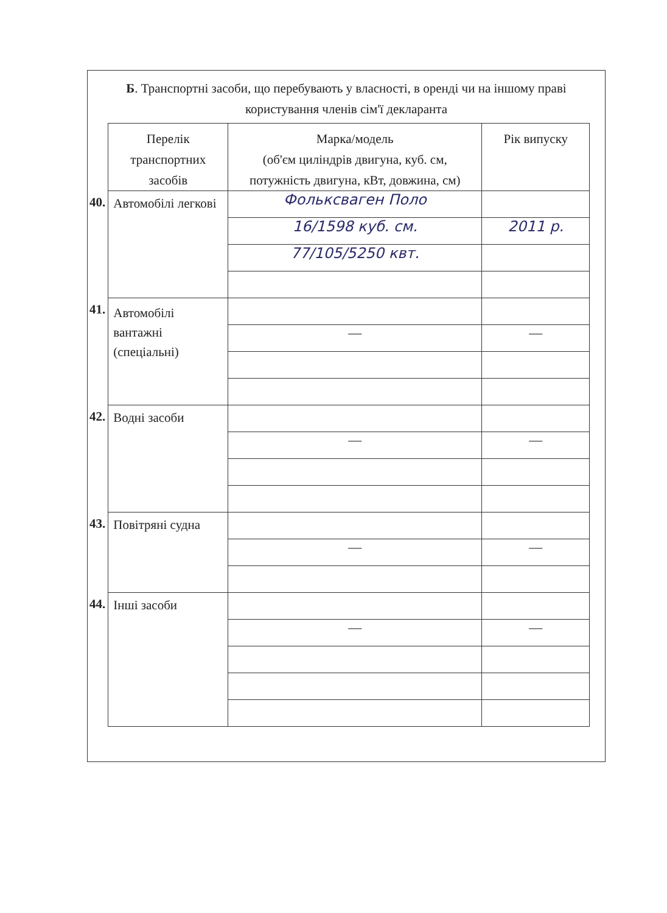Б. Транспортні засоби, що перебувають у власності, в оренді чи на іншому праві
користування членів сім'ї декларанта
| | Перелік транспортних засобів | Марка/модель (об'єм циліндрів двигуна, куб. см, потужність двигуна, кВт, довжина, см) | Рік випуску |
| 40. | Автомобілі легкові | Фольксваген Поло | |
| | | 16/1598 куб. см. | 2011 р. |
| | | 77/105/5250 квт. | |
| 41. | Автомобілі вантажні (спеціальні) | | |
| | | — | — |
| 42. | Водні засоби | | |
| | | — | — |
| 43. | Повітряні судна | | |
| | | — | — |
| 44. | Інші засоби | | |
| | | — | — |